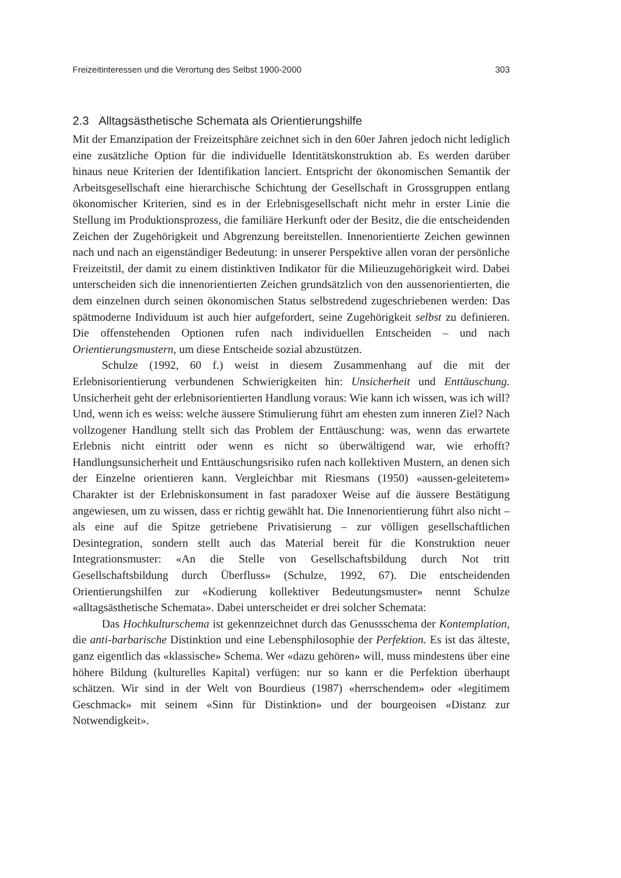Freizeitinteressen und die Verortung des Selbst 1900-2000 303
2.3 Alltagsästhetische Schemata als Orientierungshilfe
Mit der Emanzipation der Freizeitsphäre zeichnet sich in den 60er Jahren jedoch nicht lediglich eine zusätzliche Option für die individuelle Identitätskonstruktion ab. Es werden darüber hinaus neue Kriterien der Identifikation lanciert. Entspricht der ökonomischen Semantik der Arbeitsgesellschaft eine hierarchische Schichtung der Gesellschaft in Grossgruppen entlang ökonomischer Kriterien, sind es in der Erlebnisgesellschaft nicht mehr in erster Linie die Stellung im Produktionsprozess, die familiäre Herkunft oder der Besitz, die die entscheidenden Zeichen der Zugehörigkeit und Abgrenzung bereitstellen. Innenorientierte Zeichen gewinnen nach und nach an eigenständiger Bedeutung: in unserer Perspektive allen voran der persönliche Freizeitstil, der damit zu einem distinktiven Indikator für die Milieuzugehörigkeit wird. Dabei unterscheiden sich die innenorientierten Zeichen grundsätzlich von den aussenorientierten, die dem einzelnen durch seinen ökonomischen Status selbstredend zugeschriebenen werden: Das spätmoderne Individuum ist auch hier aufgefordert, seine Zugehörigkeit selbst zu definieren. Die offenstehenden Optionen rufen nach individuellen Entscheiden – und nach Orientierungsmustern, um diese Entscheide sozial abzustützen.
Schulze (1992, 60 f.) weist in diesem Zusammenhang auf die mit der Erlebnisorientierung verbundenen Schwierigkeiten hin: Unsicherheit und Enttäuschung. Unsicherheit geht der erlebnisorientierten Handlung voraus: Wie kann ich wissen, was ich will? Und, wenn ich es weiss: welche äussere Stimulierung führt am ehesten zum inneren Ziel? Nach vollzogener Handlung stellt sich das Problem der Enttäuschung: was, wenn das erwartete Erlebnis nicht eintritt oder wenn es nicht so überwältigend war, wie erhofft? Handlungsunsicherheit und Enttäuschungsrisiko rufen nach kollektiven Mustern, an denen sich der Einzelne orientieren kann. Vergleichbar mit Riesmans (1950) «aussen-geleitetem» Charakter ist der Erlebniskonsument in fast paradoxer Weise auf die äussere Bestätigung angewiesen, um zu wissen, dass er richtig gewählt hat. Die Innenorientierung führt also nicht – als eine auf die Spitze getriebene Privatisierung – zur völligen gesellschaftlichen Desintegration, sondern stellt auch das Material bereit für die Konstruktion neuer Integrationsmuster: «An die Stelle von Gesellschaftsbildung durch Not tritt Gesellschaftsbildung durch Überfluss» (Schulze, 1992, 67). Die entscheidenden Orientierungshilfen zur «Kodierung kollektiver Bedeutungsmuster» nennt Schulze «alltagsästhetische Schemata». Dabei unterscheidet er drei solcher Schemata:
Das Hochkulturschema ist gekennzeichnet durch das Genussschema der Kontemplation, die anti-barbarische Distinktion und eine Lebensphilosophie der Perfektion. Es ist das älteste, ganz eigentlich das «klassische» Schema. Wer «dazu gehören» will, muss mindestens über eine höhere Bildung (kulturelles Kapital) verfügen: nur so kann er die Perfektion überhaupt schätzen. Wir sind in der Welt von Bourdieus (1987) «herrschendem» oder «legitimem Geschmack» mit seinem «Sinn für Distinktion» und der bourgeoisen «Distanz zur Notwendigkeit».